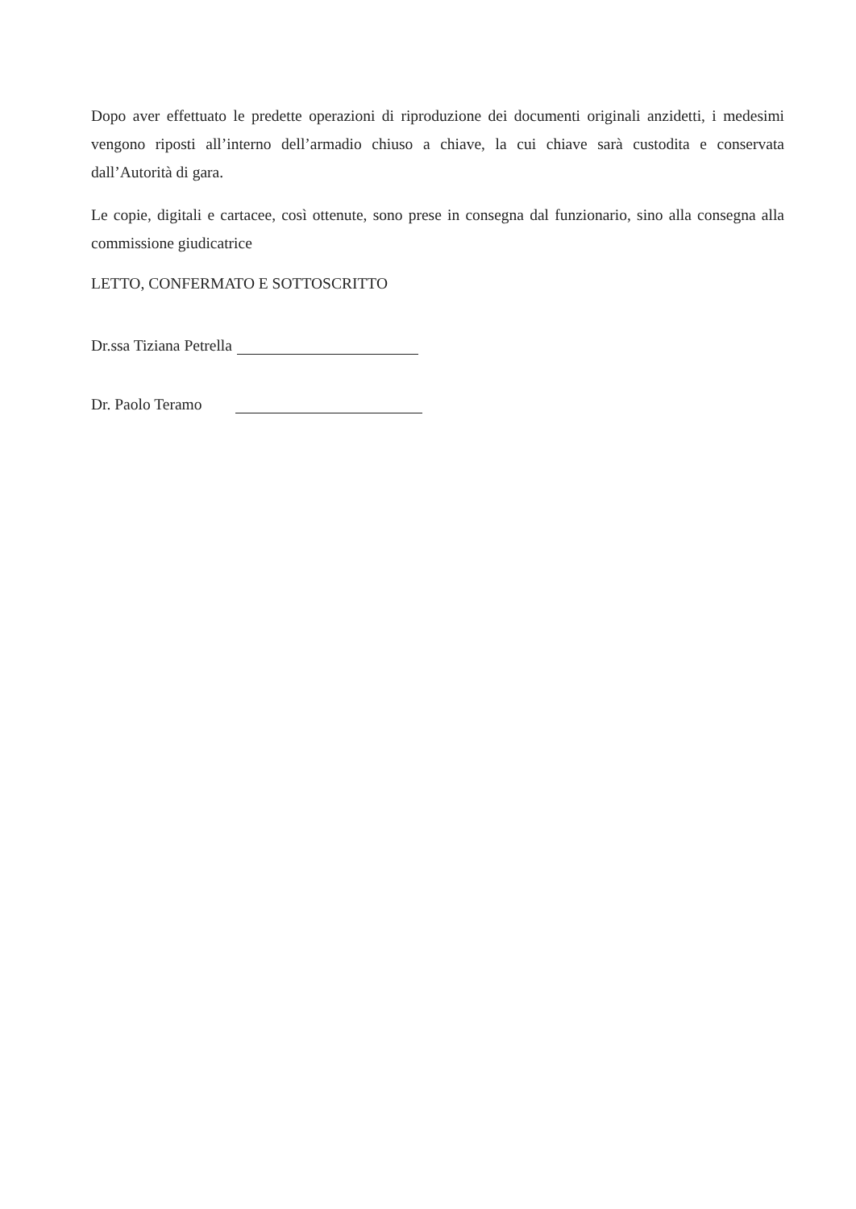Dopo aver effettuato le predette operazioni di riproduzione dei documenti originali anzidetti, i medesimi vengono riposti all’interno dell’armadio chiuso a chiave, la cui chiave sarà custodita e conservata dall’Autorità di gara.
Le copie, digitali e cartacee, così ottenute, sono prese in consegna dal funzionario, sino alla consegna alla commissione giudicatrice
LETTO, CONFERMATO E SOTTOSCRITTO
Dr.ssa Tiziana Petrella
Dr. Paolo Teramo